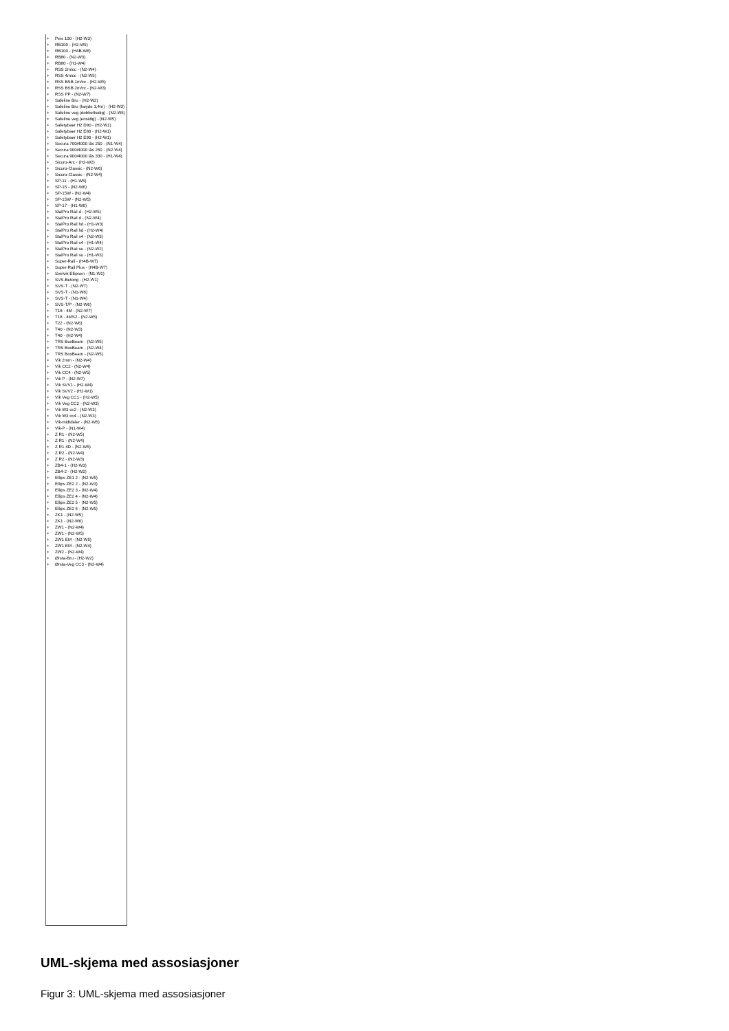+ Peis 100 - (H2-W3)
+ RB100 - (H2-W5)
+ RB100 - (H4B-W6)
+ RB80 - (N2-W3)
+ RB80 - (H1-W4)
+ RSS 2m/cc - (N2-W4)
+ RSS 4m/cc - (N2-W5)
+ RSS BSB 1m/cc - (H2-W5)
+ RSS BSB 2m/cc - (N2-W3)
+ RSS PP - (N2-W7)
+ Safeline Bru - (H2-W2)
+ Safeline Bru (høyde 1,4m) - (H2-W3)
+ Safeline veg (dobbeltsidig) - (N2-W5)
+ Safeline veg (ensidig) - (N2-W5)
+ Safetybaer H2 D90 - (H2-W1)
+ Safetybaer H2 E80 - (H2-W1)
+ Safetybaer H2 E90 - (H2-W1)
+ Secura 700/4000 lås 250 - (N1-W4)
+ Secura 900/4000 lås 250 - (N2-W4)
+ Secura 900/4000 lås 330 - (H1-W4)
+ Sicuro-Arc - (H2-W2)
+ Sicuro-Classic - (N2-W6)
+ Sicuro-Classic - (N2-W4)
+ SP-11 - (H1-W5)
+ SP-15 - (N2-W6)
+ SP-15W - (N2-W4)
+ SP-15W - (N2-W5)
+ SP-17 - (H1-W6)
+ StalPro Rail d - (H2-W5)
+ StalPro Rail d - (N2-W4)
+ StalPro Rail hd - (H1-W3)
+ StalPro Rail hd - (H2-W4)
+ StalPro Rail s4 - (N2-W3)
+ StalPro Rail s4 - (H1-W4)
+ StalPro Rail su - (N2-W2)
+ StalPro Rail su - (H1-W3)
+ Super-Rail - (H4B-W7)
+ Super-Rail Plus - (H4B-W7)
+ Svelvik Ellipsen - (N1-W1)
+ SVS-Betong - (H2-W1)
+ SVS-T - (N2-W7)
+ SVS-T - (N1-W6)
+ SVS-T - (N1-W4)
+ SVS-T/P - (N2-W6)
+ T18 - 4M - (N2-W7)
+ T18 - 4MS2 - (N2-W5)
+ T22 - (N2-W6)
+ T40 - (N2-W3)
+ T40 - (H2-W4)
+ TRS BoxBeam - (N2-W5)
+ TRS BoxBeam - (N2-W4)
+ TRS BoxBeam - (N2-W5)
+ Vik 2mm - (N2-W4)
+ Vik CC2 - (N2-W4)
+ Vik CC4 - (N2-W5)
+ Vik P - (N2-W7)
+ Vik SVV1 - (H2-W4)
+ Vik SVV2 - (H2-W1)
+ Vik Veg CC1 - (H2-W5)
+ Vik Veg CC2 - (N2-W3)
+ Vik W3 cc2 - (N2-W3)
+ Vik W3 cc4 - (N2-W3)
+ Vik-midtdeler - (N2-W5)
+ Vik-P - (N1-W4)
+ Z R1 - (N2-W5)
+ Z R1 - (N2-W4)
+ Z R1 4D - (N2-W5)
+ Z R2 - (N2-W4)
+ Z R2 - (N2-W3)
+ ZB4-1 - (H2-W3)
+ ZB4-2 - (H2-W2)
+ Ellips ZE1 2 - (N2-W5)
+ Ellips ZE2 2 - (N2-W3)
+ Ellips ZE2 3 - (N2-W4)
+ Ellips ZE2 4 - (N2-W4)
+ Ellips ZE2 5 - (N2-W5)
+ Ellips ZE2 6 - (N2-W5)
+ ZK1 - (N2-W5)
+ ZK1 - (N2-W6)
+ ZW1 - (N2-W4)
+ ZW1 - (N2-W5)
+ ZW1 EM - (N2-W5)
+ ZW1 EM - (N2-W4)
+ ZW2 - (N2-W4)
+ Ørsta-Bru - (H2-W2)
+ Ørsta-Veg CC3 - (N2-W4)
UML-skjema med assosiasjoner
Figur 3: UML-skjema med assosiasjoner